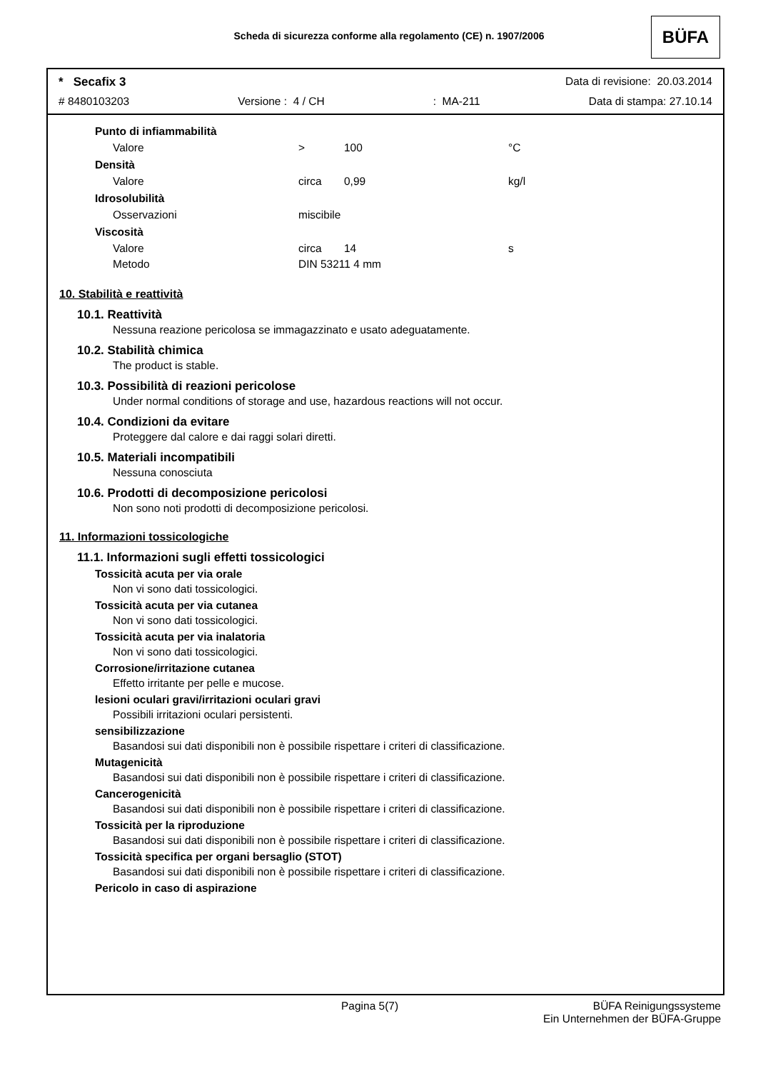Scheda di sicurezza conforme alla regolamento (CE) n. 1907/2006 BÜFA
* Secafix 3 Data di revisione: 20.03.2014
# 8480103203 Versione : 4 / CH: MA-211 Data di stampa: 27.10.14
Punto di infiammabilità
| Valore | > | 100 | °C |
Densità
| Valore | circa | 0,99 | kg/l |
Idrosolubilità
| Osservazioni | miscibile |
Viscosità
| Valore | circa | 14 | s |
| Metodo | DIN 53211 4 mm | | |
10. Stabilità e reattività
10.1. Reattività
Nessuna reazione pericolosa se immagazzinato e usato adeguatamente.
10.2. Stabilità chimica
The product is stable.
10.3. Possibilità di reazioni pericolose
Under normal conditions of storage and use, hazardous reactions will not occur.
10.4. Condizioni da evitare
Proteggere dal calore e dai raggi solari diretti.
10.5. Materiali incompatibili
Nessuna conosciuta
10.6. Prodotti di decomposizione pericolosi
Non sono noti prodotti di decomposizione pericolosi.
11. Informazioni tossicologiche
11.1. Informazioni sugli effetti tossicologici
Tossicità acuta per via orale
Non vi sono dati tossicologici.
Tossicità acuta per via cutanea
Non vi sono dati tossicologici.
Tossicità acuta per via inalatoria
Non vi sono dati tossicologici.
Corrosione/irritazione cutanea
Effetto irritante per pelle e mucose.
lesioni oculari gravi/irritazioni oculari gravi
Possibili irritazioni oculari persistenti.
sensibilizzazione
Basandosi sui dati disponibili non è possibile rispettare i criteri di classificazione.
Mutagenicità
Basandosi sui dati disponibili non è possibile rispettare i criteri di classificazione.
Cancerogenicità
Basandosi sui dati disponibili non è possibile rispettare i criteri di classificazione.
Tossicità per la riproduzione
Basandosi sui dati disponibili non è possibile rispettare i criteri di classificazione.
Tossicità specifica per organi bersaglio (STOT)
Basandosi sui dati disponibili non è possibile rispettare i criteri di classificazione.
Pericolo in caso di aspirazione
Pagina 5(7) BÜFA Reinigungssysteme
Ein Unternehmen der BÜFA-Gruppe